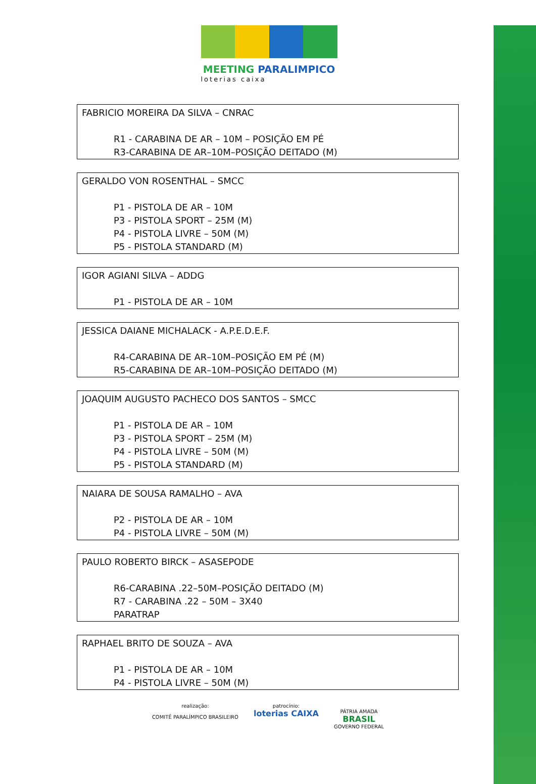MEETING PARALIMPICO
loterias caixa
FABRICIO MOREIRA DA SILVA – CNRAC
R1 - CARABINA DE AR – 10M – POSIÇÃO EM PÉ
R3-CARABINA DE AR–10M–POSIÇÃO DEITADO (M)
GERALDO VON ROSENTHAL – SMCC
P1 - PISTOLA DE AR – 10M
P3 - PISTOLA SPORT – 25M (M)
P4 - PISTOLA LIVRE – 50M (M)
P5 - PISTOLA STANDARD (M)
IGOR AGIANI SILVA – ADDG
P1 - PISTOLA DE AR – 10M
JESSICA DAIANE MICHALACK - A.P.E.D.E.F.
R4-CARABINA DE AR–10M–POSIÇÃO EM PÉ (M)
R5-CARABINA DE AR–10M–POSIÇÃO DEITADO (M)
JOAQUIM AUGUSTO PACHECO DOS SANTOS – SMCC
P1 - PISTOLA DE AR – 10M
P3 - PISTOLA SPORT – 25M (M)
P4 - PISTOLA LIVRE – 50M (M)
P5 - PISTOLA STANDARD (M)
NAIARA DE SOUSA RAMALHO – AVA
P2 - PISTOLA DE AR – 10M
P4 - PISTOLA LIVRE – 50M (M)
PAULO ROBERTO BIRCK – ASASEPODE
R6-CARABINA .22–50M–POSIÇÃO DEITADO (M)
R7 - CARABINA .22 – 50M – 3X40
PARATRAP
RAPHAEL BRITO DE SOUZA – AVA
P1 - PISTOLA DE AR – 10M
P4 - PISTOLA LIVRE – 50M (M)
realização:
COMITÊ PARALÍMPICO BRASILEIRO
patrocínio:
loterias CAIXA
PÁTRIA AMADA
BRASIL
GOVERNO FEDERAL